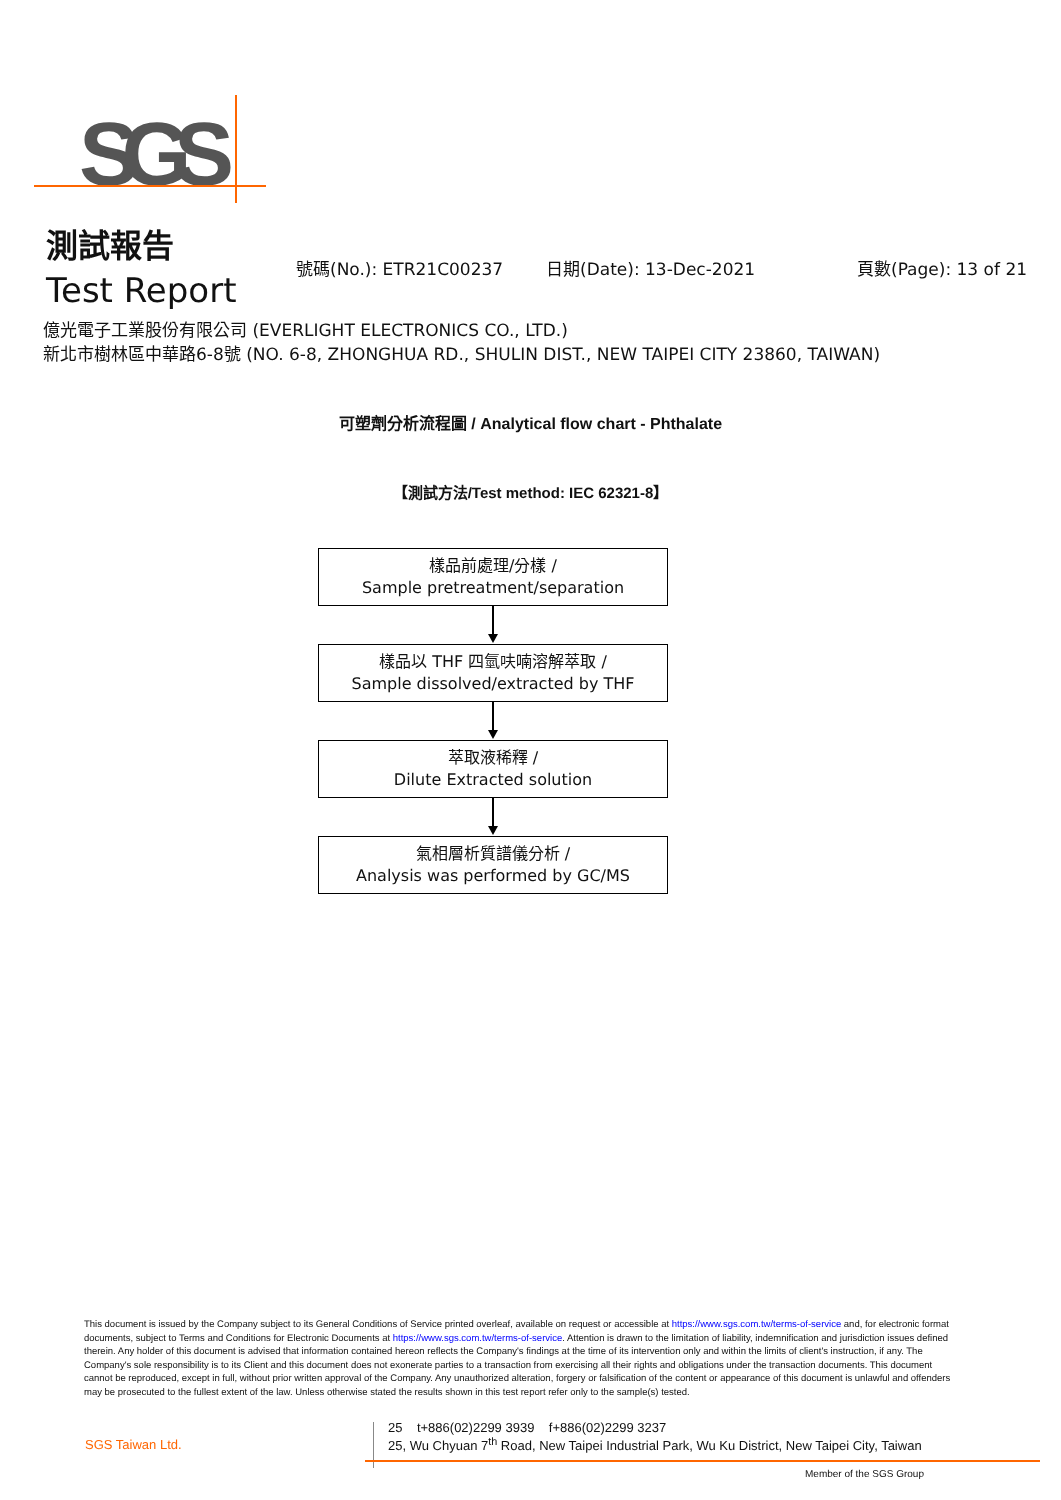SGS
測試報告
Test Report
號碼(No.): ETR21C00237 日期(Date): 13-Dec-2021 頁數(Page): 13 of 21
億光電子工業股份有限公司 (EVERLIGHT ELECTRONICS CO., LTD.)
新北市樹林區中華路6-8號 (NO. 6-8, ZHONGHUA RD., SHULIN DIST., NEW TAIPEI CITY 23860, TAIWAN)
可塑劑分析流程圖 / Analytical flow chart - Phthalate
【測試方法/Test method: IEC 62321-8】
樣品前處理/分樣 /
Sample pretreatment/separation
樣品以 THF 四氫呋喃溶解萃取 /
Sample dissolved/extracted by THF
萃取液稀釋 /
Dilute Extracted solution
氣相層析質譜儀分析 /
Analysis was performed by GC/MS
This document is issued by the Company subject to its General Conditions of Service printed overleaf, available on request or accessible at https://www.sgs.com.tw/terms-of-service and, for electronic format documents, subject to Terms and Conditions for Electronic Documents at https://www.sgs.com.tw/terms-of-service. Attention is drawn to the limitation of liability, indemnification and jurisdiction issues defined therein. Any holder of this document is advised that information contained hereon reflects the Company's findings at the time of its intervention only and within the limits of client's instruction, if any. The Company's sole responsibility is to its Client and this document does not exonerate parties to a transaction from exercising all their rights and obligations under the transaction documents. This document cannot be reproduced, except in full, without prior written approval of the Company. Any unauthorized alteration, forgery or falsification of the content or appearance of this document is unlawful and offenders may be prosecuted to the fullest extent of the law. Unless otherwise stated the results shown in this test report refer only to the sample(s) tested.
SGS Taiwan Ltd.
25 t+886(02)2299 3939 f+886(02)2299 3237
25, Wu Chyuan 7<sup>th</sup> Road, New Taipei Industrial Park, Wu Ku District, New Taipei City, Taiwan
Member of the SGS Group